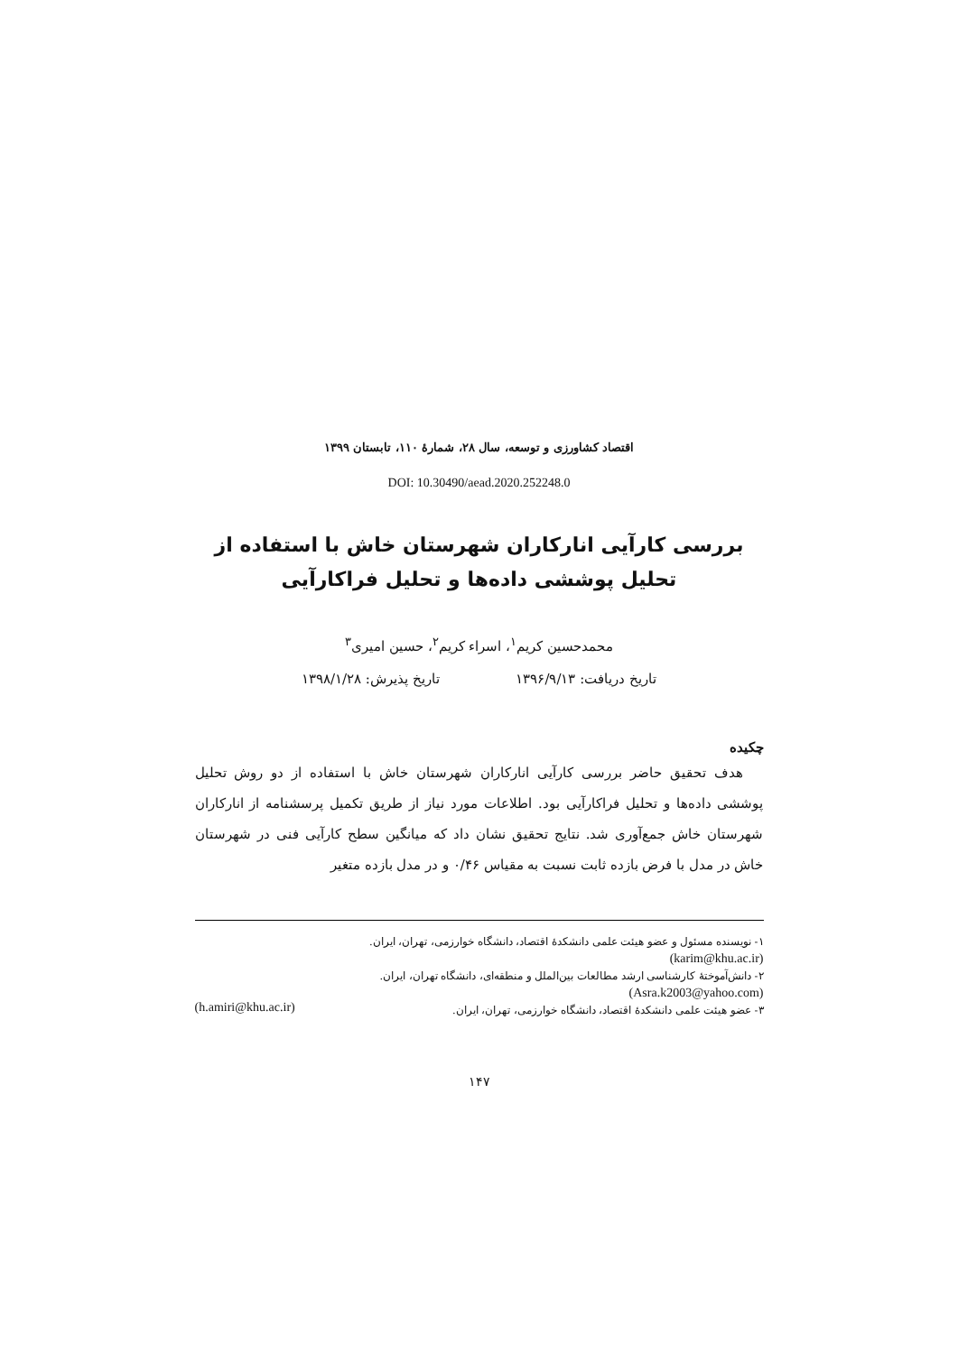اقتصاد کشاورزی و توسعه، سال ۲۸، شمارهٔ ۱۱۰، تابستان ۱۳۹۹
DOI: 10.30490/aead.2020.252248.0
بررسی کارآیی انارکاران شهرستان خاش با استفاده از تحلیل پوششی داده‌ها و تحلیل فراکارآیی
محمدحسین کریم<sup>۱</sup>، اسراء کریم<sup>۲</sup>، حسین امیری<sup>۳</sup>
تاریخ دریافت: ۱۳۹۶/۹/۱۳ تاریخ پذیرش: ۱۳۹۸/۱/۲۸
چکیده
هدف تحقیق حاضر بررسی کارآیی انارکاران شهرستان خاش با استفاده از دو روش تحلیل پوششی داده‌ها و تحلیل فراکارآیی بود. اطلاعات مورد نیاز از طریق تکمیل پرسشنامه از انارکاران شهرستان خاش جمع‌آوری شد. نتایج تحقیق نشان داد که میانگین سطح کارآیی فنی در شهرستان خاش در مدل با فرض بازده ثابت نسبت به مقیاس ۰/۴۶ و در مدل بازده متغیر
۱- نویسنده مسئول و عضو هیئت علمی دانشکدهٔ اقتصاد، دانشگاه خوارزمی، تهران، ایران.
(karim@khu.ac.ir)
۲- دانش‌آموختهٔ کارشناسی ارشد مطالعات بین‌الملل و منطقه‌ای، دانشگاه تهران، ایران.
(Asra.k2003@yahoo.com)
۳- عضو هیئت علمی دانشکدهٔ اقتصاد، دانشگاه خوارزمی، تهران، ایران. (h.amiri@khu.ac.ir)
۱۴۷